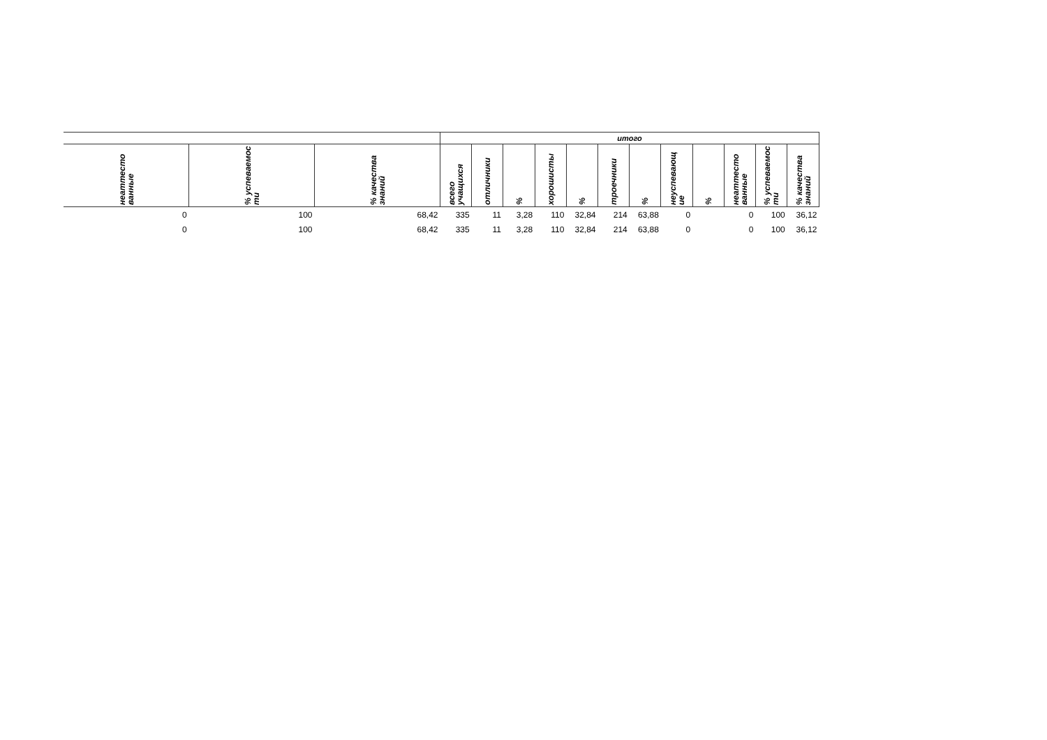| | | | итого | | | | | | | | | | | |
| --- | --- | --- | --- | --- | --- | --- | --- | --- | --- | --- | --- | --- | --- | --- |
| неаттесто ванные | % успеваемос ти | % качества знаний | всего учащихся | отличники | % | хорошисты | % | троечники | % | неуспевающ ие | % | неаттесто ванные | % успеваемос ти | % качества знаний |
| 0 | 100 | 68,42 | 335 | 11 | 3,28 | 110 | 32,84 | 214 | 63,88 | 0 | | 0 | 100 | 36,12 |
| 0 | 100 | 68,42 | 335 | 11 | 3,28 | 110 | 32,84 | 214 | 63,88 | 0 | | 0 | 100 | 36,12 |